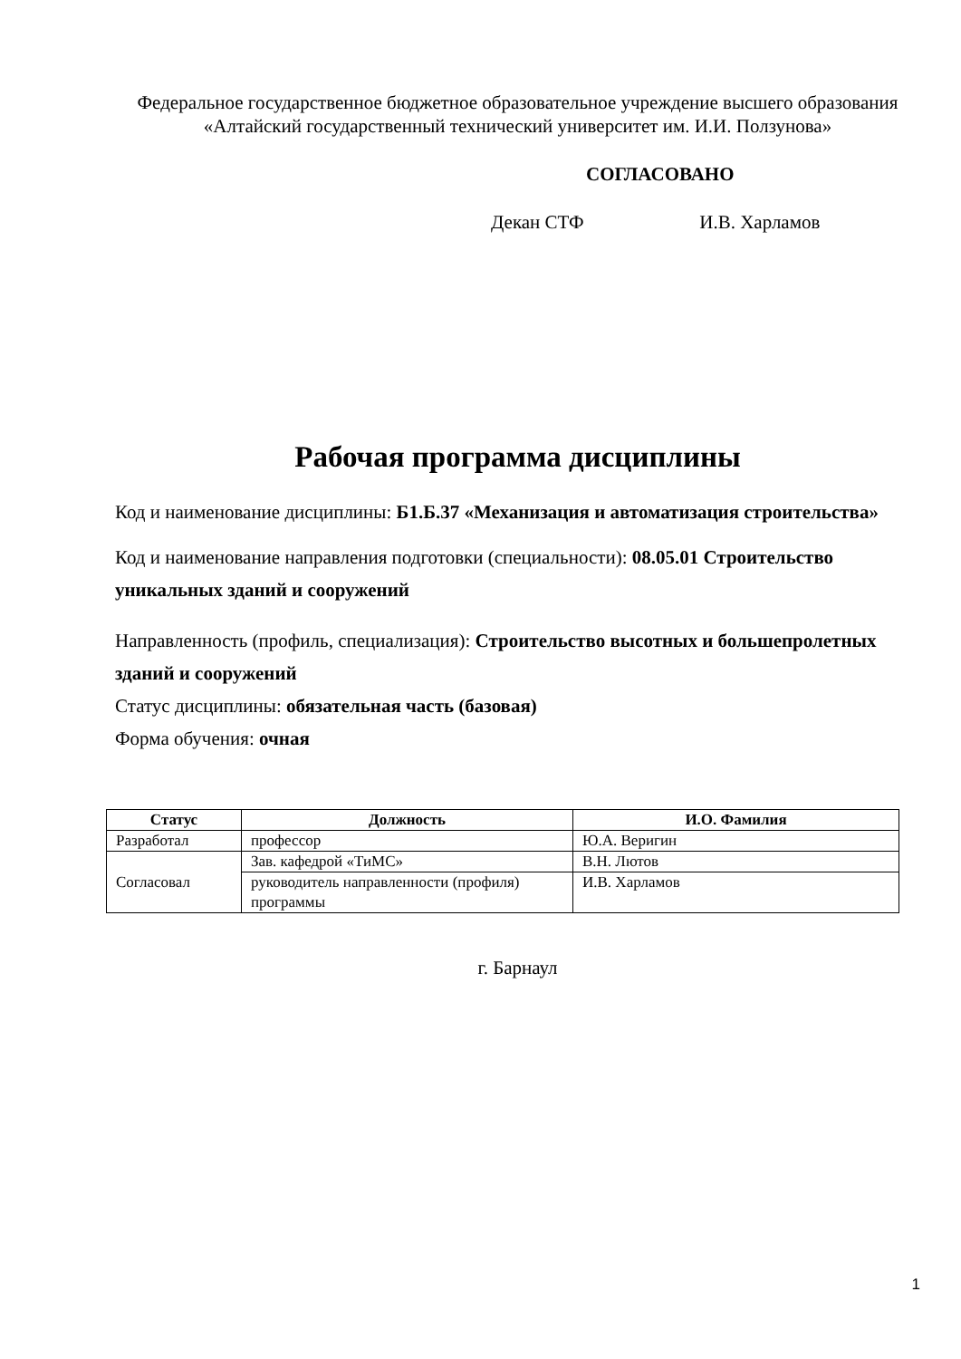Федеральное государственное бюджетное образовательное учреждение высшего образования
«Алтайский государственный технический университет им. И.И. Ползунова»
СОГЛАСОВАНО
Декан СТФ И.В. Харламов
Рабочая программа дисциплины
Код и наименование дисциплины: Б1.Б.37 «Механизация и автоматизация строительства»
Код и наименование направления подготовки (специальности): 08.05.01 Строительство уникальных зданий и сооружений
Направленность (профиль, специализация): Строительство высотных и большепролетных зданий и сооружений
Статус дисциплины: обязательная часть (базовая)
Форма обучения: очная
| Статус | Должность | И.О. Фамилия |
| --- | --- | --- |
| Разработал | профессор | Ю.А. Веригин |
| Согласовал | Зав. кафедрой «ТиМС» | В.Н. Лютов |
| | руководитель направленности (профиля) программы | И.В. Харламов |
г. Барнаул
1